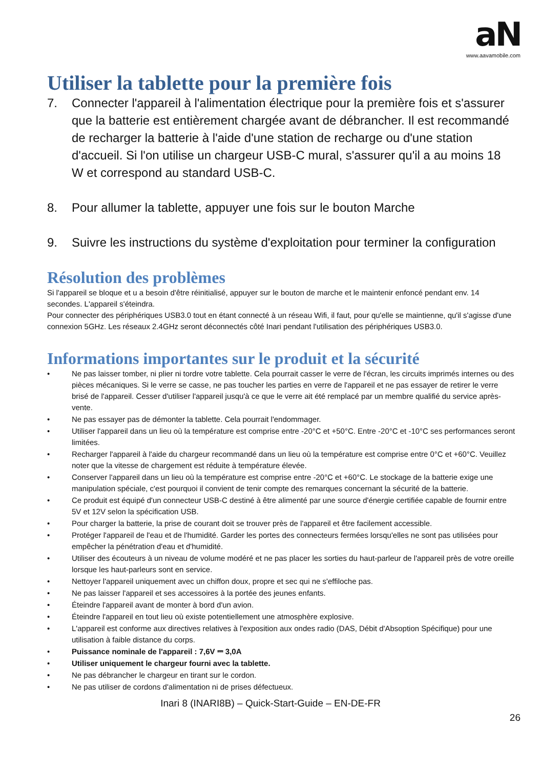aN
www.aavamobile.com
Utiliser la tablette pour la première fois
7. Connecter l'appareil à l'alimentation électrique pour la première fois et s'assurer que la batterie est entièrement chargée avant de débrancher. Il est recommandé de recharger la batterie à l'aide d'une station de recharge ou d'une station d'accueil. Si l'on utilise un chargeur USB-C mural, s'assurer qu'il a au moins 18 W et correspond au standard USB-C.
8. Pour allumer la tablette, appuyer une fois sur le bouton Marche
9. Suivre les instructions du système d'exploitation pour terminer la configuration
Résolution des problèmes
Si l'appareil se bloque et u a besoin d'être réinitialisé, appuyer sur le bouton de marche et le maintenir enfoncé pendant env. 14 secondes. L'appareil s'éteindra.
Pour connecter des périphériques USB3.0 tout en étant connecté à un réseau Wifi, il faut, pour qu'elle se maintienne, qu'il s'agisse d'une connexion 5GHz. Les réseaux 2.4GHz seront déconnectés côté Inari pendant l'utilisation des périphériques USB3.0.
Informations importantes sur le produit et la sécurité
• Ne pas laisser tomber, ni plier ni tordre votre tablette. Cela pourrait casser le verre de l'écran, les circuits imprimés internes ou des pièces mécaniques. Si le verre se casse, ne pas toucher les parties en verre de l'appareil et ne pas essayer de retirer le verre brisé de l'appareil. Cesser d'utiliser l'appareil jusqu'à ce que le verre ait été remplacé par un membre qualifié du service après-vente.
• Ne pas essayer pas de démonter la tablette. Cela pourrait l'endommager.
• Utiliser l'appareil dans un lieu où la température est comprise entre -20°C et +50°C. Entre -20°C et -10°C ses performances seront limitées.
• Recharger l'appareil à l'aide du chargeur recommandé dans un lieu où la température est comprise entre 0°C et +60°C. Veuillez noter que la vitesse de chargement est réduite à température élevée.
• Conserver l'appareil dans un lieu où la température est comprise entre -20°C et +60°C. Le stockage de la batterie exige une manipulation spéciale, c'est pourquoi il convient de tenir compte des remarques concernant la sécurité de la batterie.
• Ce produit est équipé d'un connecteur USB-C destiné à être alimenté par une source d'énergie certifiée capable de fournir entre 5V et 12V selon la spécification USB.
• Pour charger la batterie, la prise de courant doit se trouver près de l'appareil et être facilement accessible.
• Protéger l'appareil de l'eau et de l'humidité. Garder les portes des connecteurs fermées lorsqu'elles ne sont pas utilisées pour empêcher la pénétration d'eau et d'humidité.
• Utiliser des écouteurs à un niveau de volume modéré et ne pas placer les sorties du haut-parleur de l'appareil près de votre oreille lorsque les haut-parleurs sont en service.
• Nettoyer l'appareil uniquement avec un chiffon doux, propre et sec qui ne s'effiloche pas.
• Ne pas laisser l'appareil et ses accessoires à la portée des jeunes enfants.
• Éteindre l'appareil avant de monter à bord d'un avion.
• Éteindre l'appareil en tout lieu où existe potentiellement une atmosphère explosive.
• L'appareil est conforme aux directives relatives à l'exposition aux ondes radio (DAS, Débit d'Absoption Spécifique) pour une utilisation à faible distance du corps.
• Puissance nominale de l'appareil : 7,6V ⎓ 3,0A
• Utiliser uniquement le chargeur fourni avec la tablette.
• Ne pas débrancher le chargeur en tirant sur le cordon.
• Ne pas utiliser de cordons d'alimentation ni de prises défectueux.
Inari 8 (INARI8B) – Quick-Start-Guide – EN-DE-FR
26